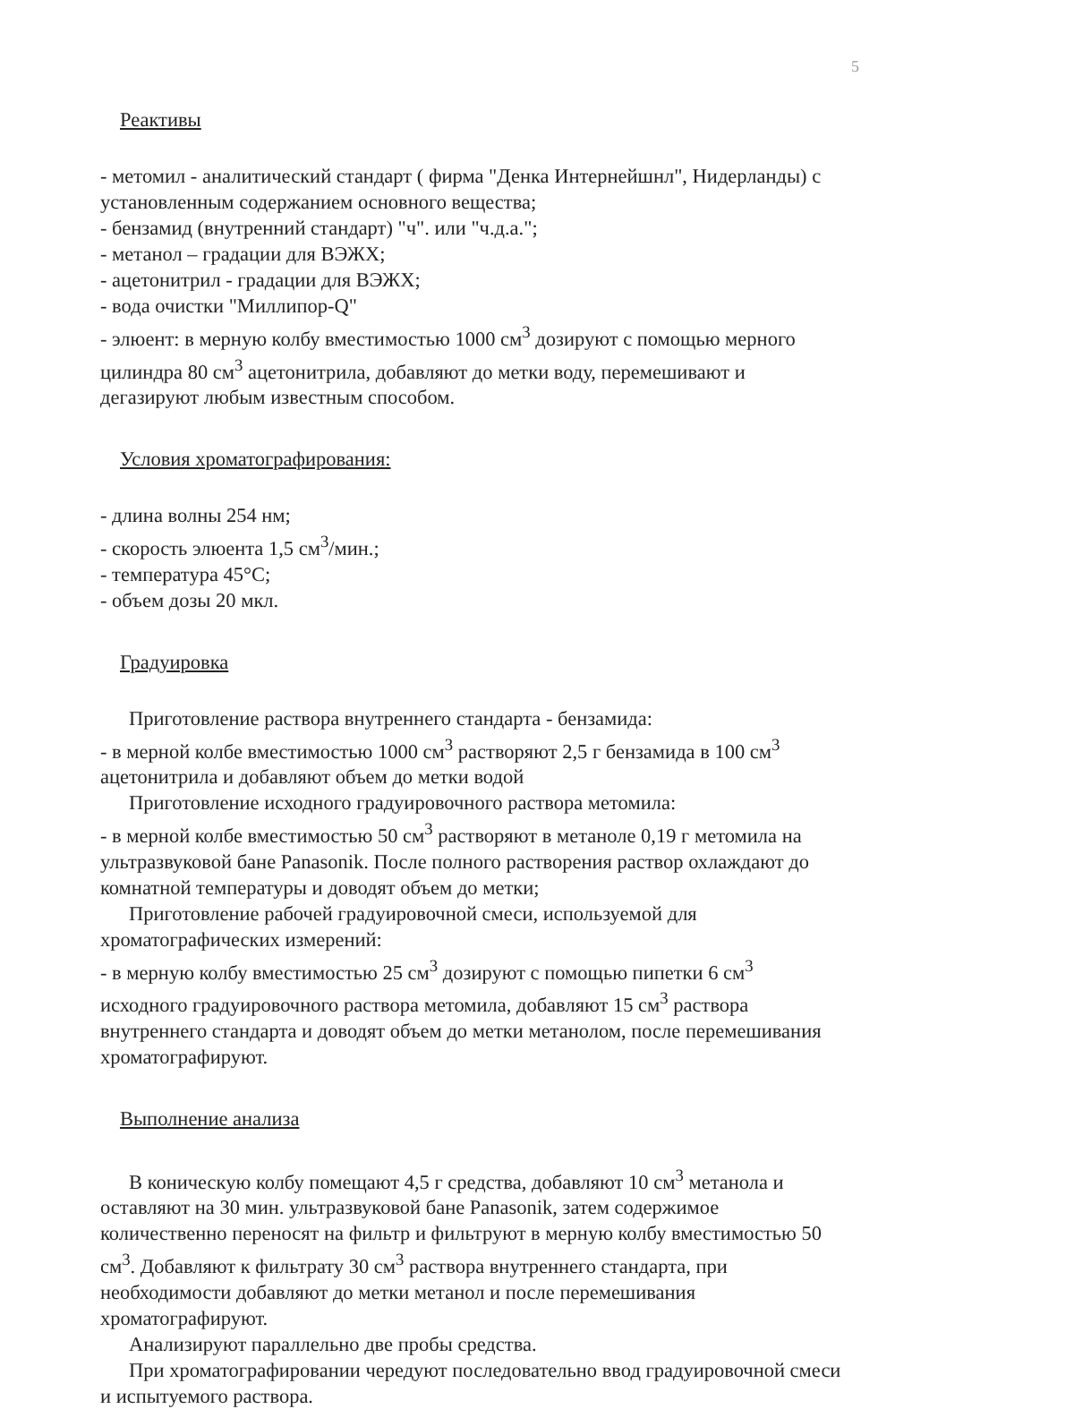5
Реактивы
- метомил - аналитический стандарт ( фирма "Денка Интернейшнл", Нидерланды) с установленным содержанием основного вещества;
- бензамид (внутренний стандарт) "ч". или "ч.д.а.";
- метанол – градации для ВЭЖХ;
- ацетонитрил - градации для ВЭЖХ;
- вода очистки "Миллипор-Q"
- элюент: в мерную колбу вместимостью 1000 см<sup>3</sup> дозируют с помощью мерного цилиндра 80 см<sup>3</sup> ацетонитрила, добавляют до метки воду, перемешивают и дегазируют любым известным способом.
Условия хроматографирования:
- длина волны 254 нм;
- скорость элюента 1,5 см<sup>3</sup>/мин.;
- температура 45°С;
- объем дозы 20 мкл.
Градуировка
Приготовление раствора внутреннего стандарта - бензамида:
- в мерной колбе вместимостью 1000 см<sup>3</sup> растворяют 2,5 г бензамида в 100 см<sup>3</sup> ацетонитрила и добавляют объем до метки водой
Приготовление исходного градуировочного раствора метомила:
- в мерной колбе вместимостью 50 см<sup>3</sup> растворяют в метаноле 0,19 г метомила на ультразвуковой бане Panasonik. После полного растворения раствор охлаждают до комнатной температуры и доводят объем до метки;
Приготовление рабочей градуировочной смеси, используемой для хроматографических измерений:
- в мерную колбу вместимостью 25 см<sup>3</sup> дозируют с помощью пипетки 6 см<sup>3</sup> исходного градуировочного раствора метомила, добавляют 15 см<sup>3</sup> раствора внутреннего стандарта и доводят объем до метки метанолом, после перемешивания хроматографируют.
Выполнение анализа
В коническую колбу помещают 4,5 г средства, добавляют 10 см<sup>3</sup> метанола и оставляют на 30 мин. ультразвуковой бане Panasonik, затем содержимое количественно переносят на фильтр и фильтруют в мерную колбу вместимостью 50 см<sup>3</sup>. Добавляют к фильтрату 30 см<sup>3</sup> раствора внутреннего стандарта, при необходимости добавляют до метки метанол и после перемешивания хроматографируют.
Анализируют параллельно две пробы средства.
При хроматографировании чередуют последовательно ввод градуировочной смеси и испытуемого раствора.